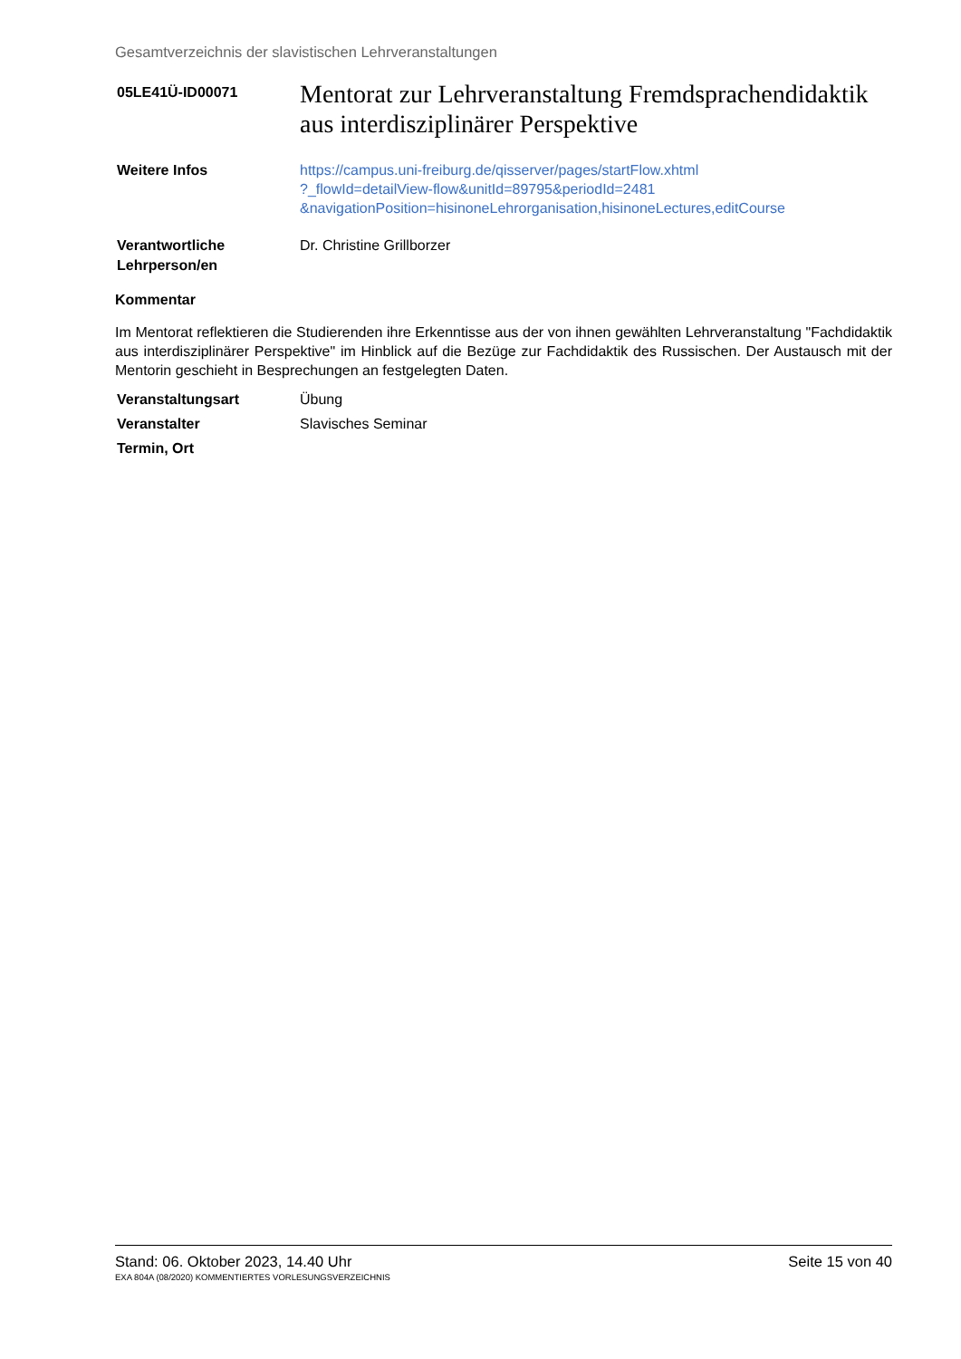Gesamtverzeichnis der slavistischen Lehrveranstaltungen
05LE41Ü-ID00071
Mentorat zur Lehrveranstaltung Fremdsprachendidaktik aus interdisziplinärer Perspektive
Weitere Infos https://campus.uni-freiburg.de/qisserver/pages/startFlow.xhtml
?_flowId=detailView-flow&unitId=89795&periodId=2481
&navigationPosition=hisinoneLehrorganisation,hisinoneLectures,editCourse
Verantwortliche
Lehrperson/en
Dr. Christine Grillborzer
Kommentar
Im Mentorat reflektieren die Studierenden ihre Erkenntisse aus der von ihnen gewählten Lehrveranstaltung "Fachdidaktik aus interdisziplinärer Perspektive" im Hinblick auf die Bezüge zur Fachdidaktik des Russischen. Der Austausch mit der Mentorin geschieht in Besprechungen an festgelegten Daten.
Veranstaltungsart Übung
Veranstalter Slavisches Seminar
Termin, Ort
Stand: 06. Oktober 2023, 14.40 Uhr Seite 15 von 40
EXA 804A (08/2020) KOMMENTIERTES VORLESUNGSVERZEICHNIS